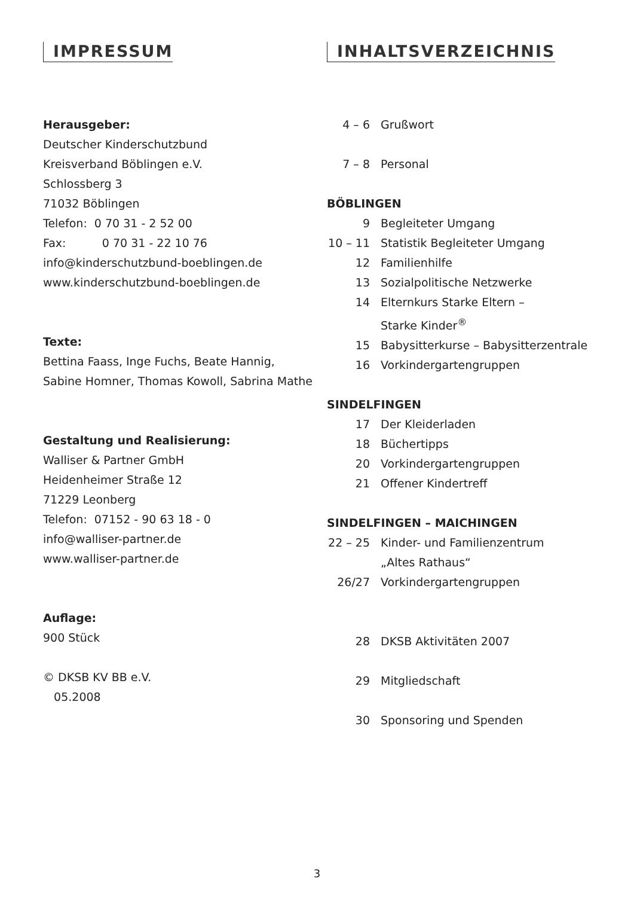IMPRESSUM
Herausgeber:
Deutscher Kinderschutzbund
Kreisverband Böblingen e.V.
Schlossberg 3
71032 Böblingen
Telefon: 0 70 31 - 2 52 00
Fax: 0 70 31 - 22 10 76
info@kinderschutzbund-boeblingen.de
www.kinderschutzbund-boeblingen.de
Texte:
Bettina Faass, Inge Fuchs, Beate Hannig,
Sabine Homner, Thomas Kowoll, Sabrina Mathe
Gestaltung und Realisierung:
Walliser & Partner GmbH
Heidenheimer Straße 12
71229 Leonberg
Telefon: 07152 - 90 63 18 - 0
info@walliser-partner.de
www.walliser-partner.de
Auflage:
900 Stück
© DKSB KV BB e.V.
05.2008
INHALTSVERZEICHNIS
4 – 6 Grußwort
7 – 8 Personal
BÖBLINGEN
9 Begleiteter Umgang
10 – 11 Statistik Begleiteter Umgang
12 Familienhilfe
13 Sozialpolitische Netzwerke
14 Elternkurs Starke Eltern –
Starke Kinder<sup>®</sup>
15 Babysitterkurse – Babysitterzentrale
16 Vorkindergartengruppen
SINDELFINGEN
17 Der Kleiderladen
18 Büchertipps
20 Vorkindergartengruppen
21 Offener Kindertreff
SINDELFINGEN – MAICHINGEN
22 – 25 Kinder- und Familienzentrum
„Altes Rathaus“
26/27 Vorkindergartengruppen
28 DKSB Aktivitäten 2007
29 Mitgliedschaft
30 Sponsoring und Spenden
3